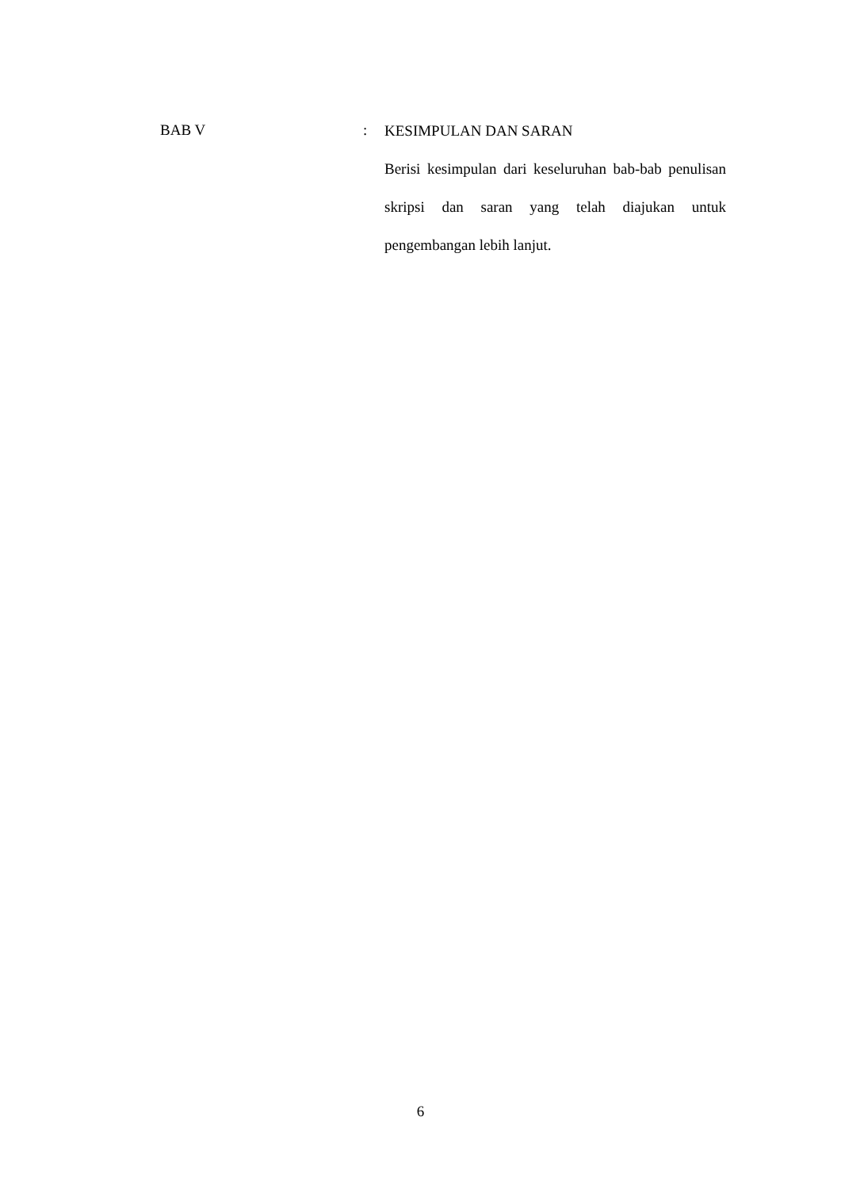BAB V :
KESIMPULAN DAN SARAN
Berisi kesimpulan dari keseluruhan bab-bab penulisan skripsi dan saran yang telah diajukan untuk pengembangan lebih lanjut.
6